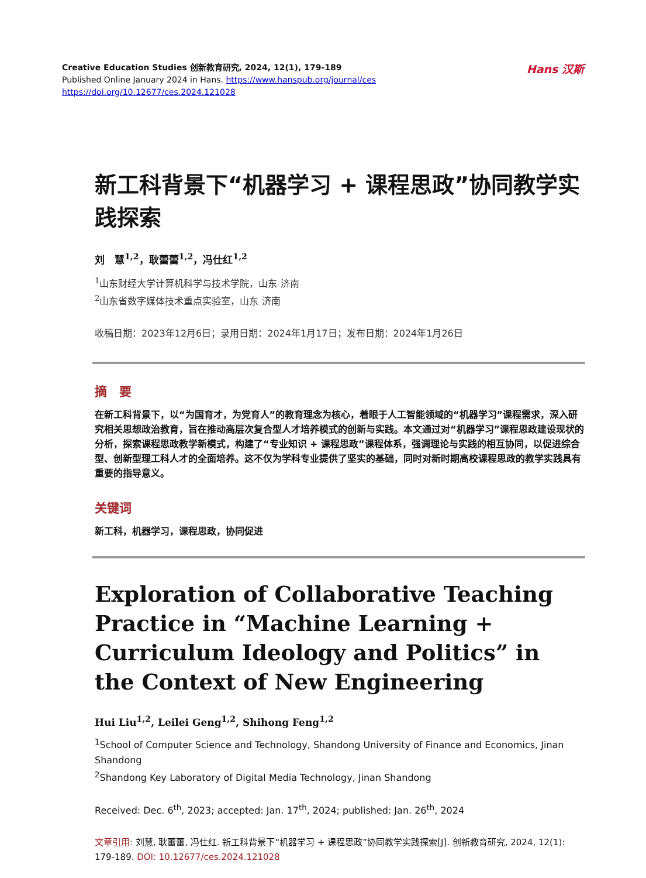Creative Education Studies 创新教育研究, 2024, 12(1), 179-189
Published Online January 2024 in Hans. https://www.hanspub.org/journal/ces
https://doi.org/10.12677/ces.2024.121028
Hans 汉斯
新工科背景下“机器学习 + 课程思政”协同教学实践探索
刘　慧<sup>1,2</sup>，耿蕾蕾<sup>1,2</sup>，冯仕红<sup>1,2</sup>
<sup>1</sup> 山东财经大学计算机科学与技术学院，山东 济南
<sup>2</sup> 山东省数字媒体技术重点实验室，山东 济南
收稿日期：2023年12月6日；录用日期：2024年1月17日；发布日期：2024年1月26日
摘　要
在新工科背景下，以“为国育才，为党育人”的教育理念为核心，着眼于人工智能领域的“机器学习”课程需求，深入研究相关思想政治教育，旨在推动高层次复合型人才培养模式的创新与实践。本文通过对“机器学习”课程思政建设现状的分析，探索课程思政教学新模式，构建了“专业知识 + 课程思政”课程体系，强调理论与实践的相互协同，以促进综合型、创新型理工科人才的全面培养。这不仅为学科专业提供了坚实的基础，同时对新时期高校课程思政的教学实践具有重要的指导意义。
关键词
新工科，机器学习，课程思政，协同促进
Exploration of Collaborative Teaching Practice in “Machine Learning + Curriculum Ideology and Politics” in the Context of New Engineering
Hui Liu<sup>1,2</sup>, Leilei Geng<sup>1,2</sup>, Shihong Feng<sup>1,2</sup>
<sup>1</sup> School of Computer Science and Technology, Shandong University of Finance and Economics, Jinan Shandong
<sup>2</sup> Shandong Key Laboratory of Digital Media Technology, Jinan Shandong
Received: Dec. 6<sup>th</sup>, 2023; accepted: Jan. 17<sup>th</sup>, 2024; published: Jan. 26<sup>th</sup>, 2024
文章引用: 刘慧, 耿蕾蕾, 冯仕红. 新工科背景下“机器学习 + 课程思政”协同教学实践探索[J]. 创新教育研究, 2024, 12(1): 179-189. DOI: 10.12677/ces.2024.121028